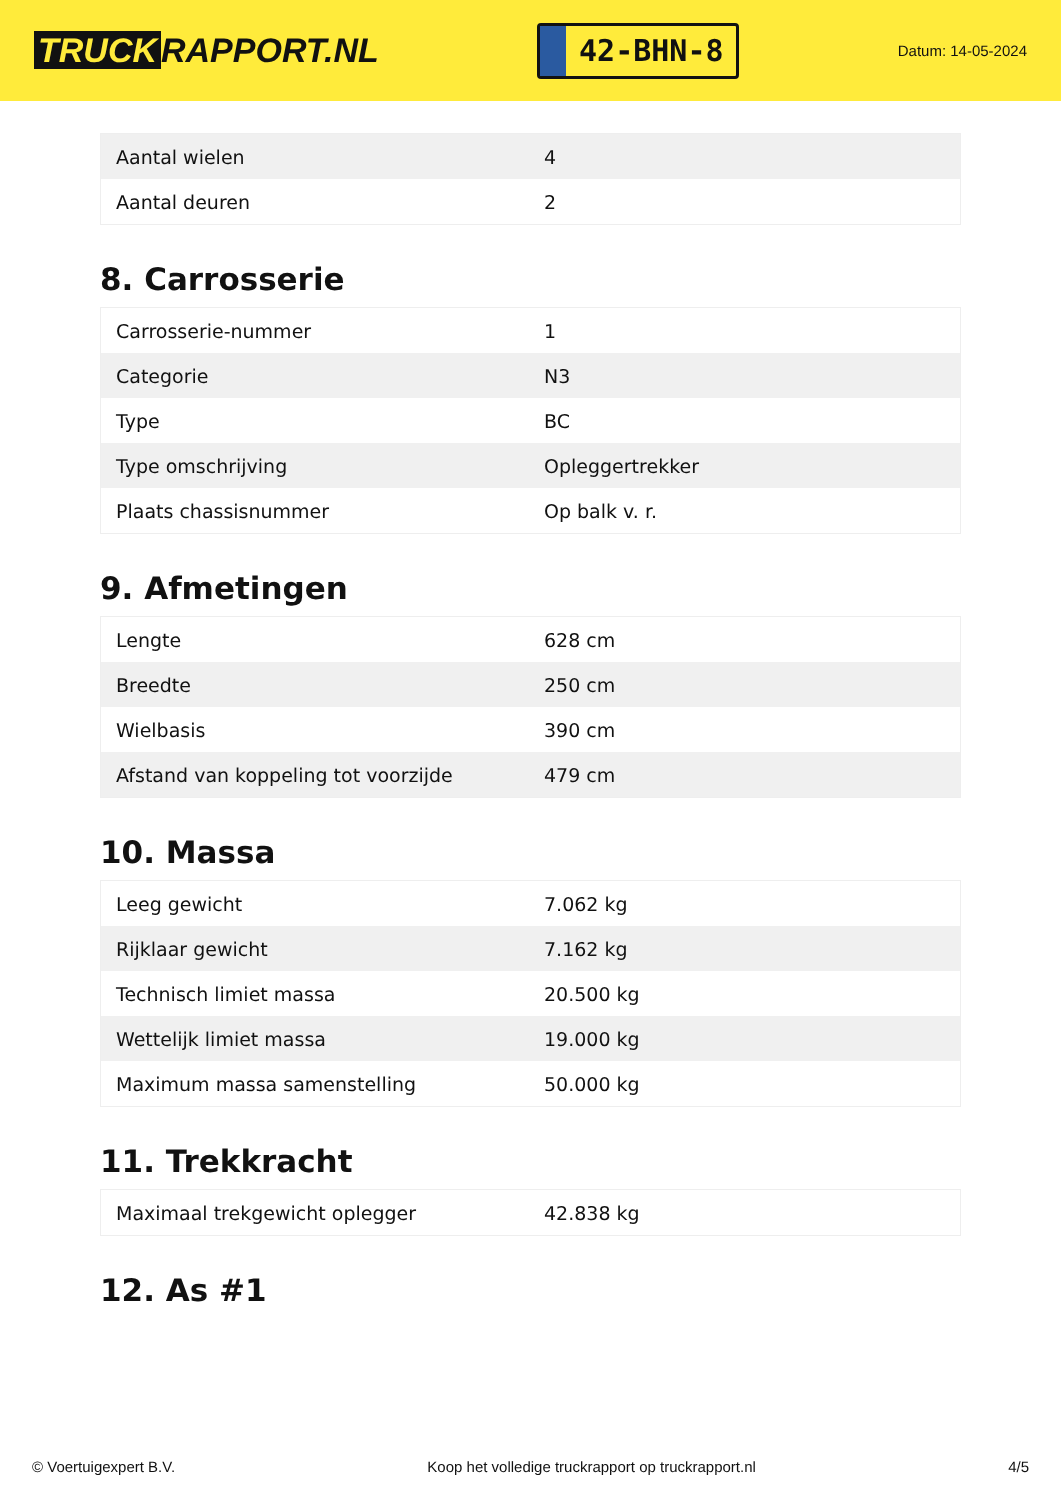TRUCK RAPPORT.NL
42-BHN-8
Datum: 14-05-2024
| Aantal wielen | 4 |
| Aantal deuren | 2 |
8. Carrosserie
| Carrosserie-nummer | 1 |
| Categorie | N3 |
| Type | BC |
| Type omschrijving | Opleggertrekker |
| Plaats chassisnummer | Op balk v. r. |
9. Afmetingen
| Lengte | 628 cm |
| Breedte | 250 cm |
| Wielbasis | 390 cm |
| Afstand van koppeling tot voorzijde | 479 cm |
10. Massa
| Leeg gewicht | 7.062 kg |
| Rijklaar gewicht | 7.162 kg |
| Technisch limiet massa | 20.500 kg |
| Wettelijk limiet massa | 19.000 kg |
| Maximum massa samenstelling | 50.000 kg |
11. Trekkracht
| Maximaal trekgewicht oplegger | 42.838 kg |
12. As #1
© Voertuigexpert B.V. Koop het volledige truckrapport op truckrapport.nl 4/5